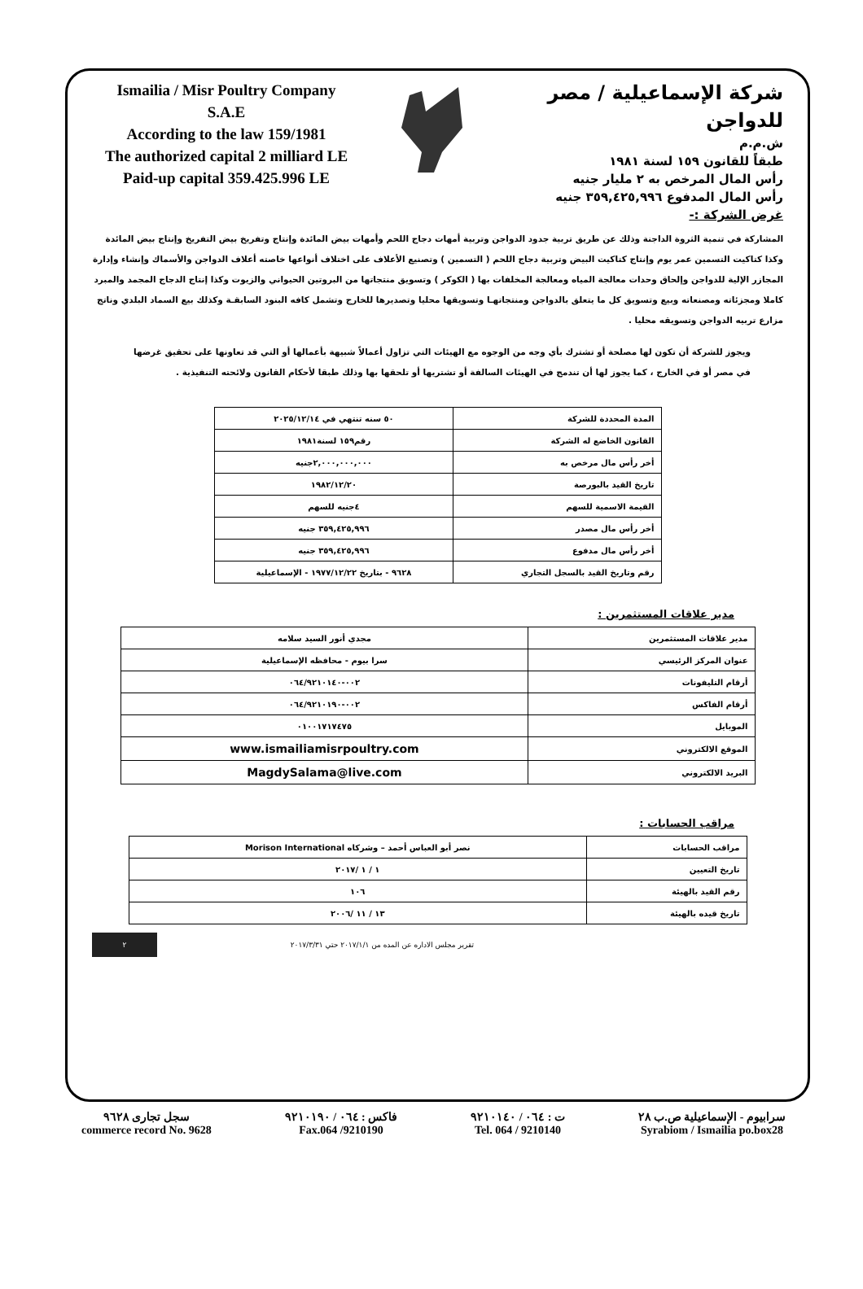Ismailia / Misr Poultry Company
S.A.E
According to the law 159/1981
The authorized capital 2 milliard LE
Paid-up capital 359.425.996 LE
شركة الإسماعيلية / مصر للدواجن
ش.م.م
طبقاً للقانون ١٥٩ لسنة ١٩٨١
رأس المال المرخص به ٢ مليار جنيه
رأس المال المدفوع ٣٥٩,٤٢٥,٩٩٦ جنيه
غرض الشركة :-
المشاركة في تنمية الثروة الداجنة وذلك عن طريق تربية جدود الدواجن وتربية أمهات دجاج اللحم وأمهات بيض المائدة وإنتاج وتفريخ بيض التفريخ وإنتاج بيض المائدة وكذا كتاكيت التسمين عمر يوم وإنتاج كتاكيت البيض وتربية دجاج اللحم ( التسمين ) وتصنيع الأعلاف على اختلاف أنواعها خاصته أعلاف الدواجن والأسماك وإنشاء وإدارة المجازر الإلية للدواجن وإلحاق وحدات معالجة المياه ومعالجة المخلفات بها ( الكوكر ) وتسويق منتجاتها من البروتين الحيواني والزيوت وكذا إنتاج الدجاج المجمد والمبرد كاملا ومجزئاته ومصنعاته وبيع وتسويق كل ما يتعلق بالدواجن ومنتجاتهـا وتسويقها محليا وتصديرها للخارج وتشمل كافه البنود السابقـة وكذلك بيع السماد البلدي وناتج مزارع تربيه الدواجن وتسويقه محليا .
ويجوز للشركة أن تكون لها مصلحة أو تشترك بأي وجه من الوجوه مع الهيئات التي تزاول أعمالاً شبيهة بأعمالها أو التي قد تعاونها على تحقيق غرضها في مصر أو في الخارج ، كما يجوز لها أن تندمج في الهيئات السالفة أو تشتريها أو تلحقها بها وذلك طبقا لأحكام القانون ولائحته التنفيذية .
| المدة المحددة للشركة | ٥٠ سنه تنتهي في ٢٠٢٥/١٢/١٤ |
| القانون الخاضع له الشركة | رقم١٥٩ لسنة١٩٨١ |
| أخر رأس مال مرخص به | ٢,٠٠٠,٠٠٠,٠٠٠جنيه |
| تاريخ القيد بالبورصة | ١٩٨٢/١٢/٢٠ |
| القيمة الاسمية للسهم | ٤جنيه للسهم |
| أخر رأس مال مصدر | ٣٥٩,٤٢٥,٩٩٦ جنيه |
| أخر رأس مال مدفوع | ٣٥٩,٤٢٥,٩٩٦ جنيه |
| رقم وتاريخ القيد بالسجل التجاري | ٩٦٢٨ - بتاريخ ١٩٧٧/١٢/٢٢ - الإسماعيلية |
مدير علاقات المستثمرين :
| مدير علاقات المستثمرين | مجدي أنور السيد سلامه |
| عنوان المركز الرئيسي | سرا بيوم - محافظه الإسماعيلية |
| أرقام التليفونات | ٠٠٢-٠٦٤/٩٢١٠١٤٠ |
| أرقام الفاكس | ٠٠٢-٠٦٤/٩٢١٠١٩٠ |
| الموبايل | ٠١٠٠١٧١٧٤٧٥ |
| الموقع الالكتروني | www.ismailiamisrpoultry.com |
| البريد الالكتروني | MagdySalama@live.com |
مراقب الحسابات :
| مراقب الحسابات | نصر أبو العباس أحمد – وشركاه Morison International |
| تاريخ التعيين | ١ / ١ /٢٠١٧ |
| رقم القيد بالهيئة | ١٠٦ |
| تاريخ قيده بالهيئة | ١٣ / ١١ /٢٠٠٦ |
تقرير مجلس الاداره عن المده من ٢٠١٧/١/١ حتي ٢٠١٧/٣/٣١
٢
سجل تجارى ٩٦٢٨
commerce record No. 9628
فاكس : ٠٦٤ / ٩٢١٠١٩٠
Fax.064 /9210190
ت : ٠٦٤ / ٩٢١٠١٤٠
Tel. 064 / 9210140
سرابيوم - الإسماعيلية ص.ب ٢٨
Syrabiom / Ismailia po.box28